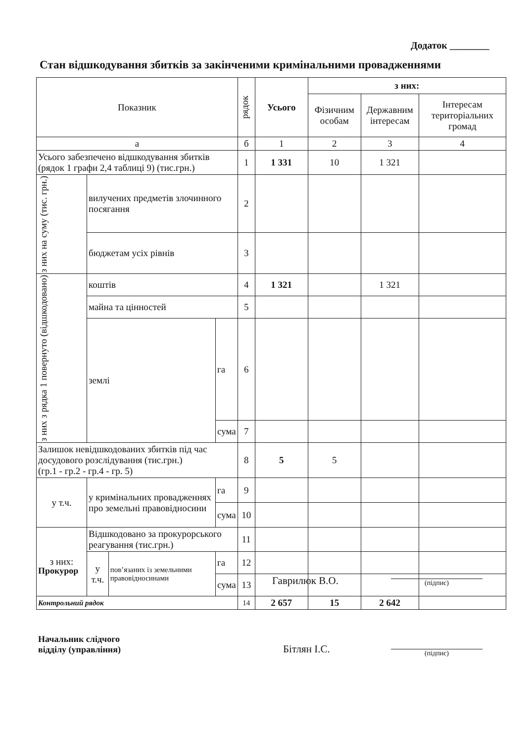Додаток ________
Стан відшкодування збитків за закінченими кримінальними провадженнями
| Показник | | | | рядок | Усього | з них: | | |
| --- | --- | --- | --- | --- | --- | --- | --- | --- |
| | | | | | | Фізичним особам | Державним інтересам | Інтересам територіальних громад |
| а | | | | б | 1 | 2 | 3 | 4 |
| Усього забезпечено відшкодування збитків (рядок 1 графи 2,4 таблиці 9) (тис.грн.) | | | | 1 | 1 331 | 10 | 1 321 | |
| з них на суму (тис. грн.) | вилучених предметів злочинного посягання | | | 2 | | | | |
| | бюджетам усіх рівнів | | | 3 | | | | |
| з них з рядка 1 повернуто (відшкодовано) | коштів | | | 4 | 1 321 | | 1 321 | |
| | майна та цінностей | | | 5 | | | | |
| | землі | | га | 6 | | | | |
| | | | сума | 7 | | | | |
| Залишок невідшкодованих збитків під час досудового розслідування (тис.грн.) (гр.1 - гр.2 - гр.4 - гр. 5) | | | | 8 | 5 | 5 | | |
| у т.ч. | у кримінальних провадженнях про земельні правовідносини | | га | 9 | | | | |
| | | | сума | 10 | | | | |
| з них: | Відшкодовано за прокурорського реагування (тис.грн.) | | | 11 | | | | |
| | у т.ч. | пов’язаних із земельними правовідносинами | га | 12 | | | | |
| | | | сума | 13 | | | | |
| Контрольний рядок | | | | 14 | 2 657 | 15 | 2 642 | |
Прокурор
Гаврилюк В.О. (підпис)
Начальник слідчого
відділу (управління)
Бітлян І.С. (підпис)